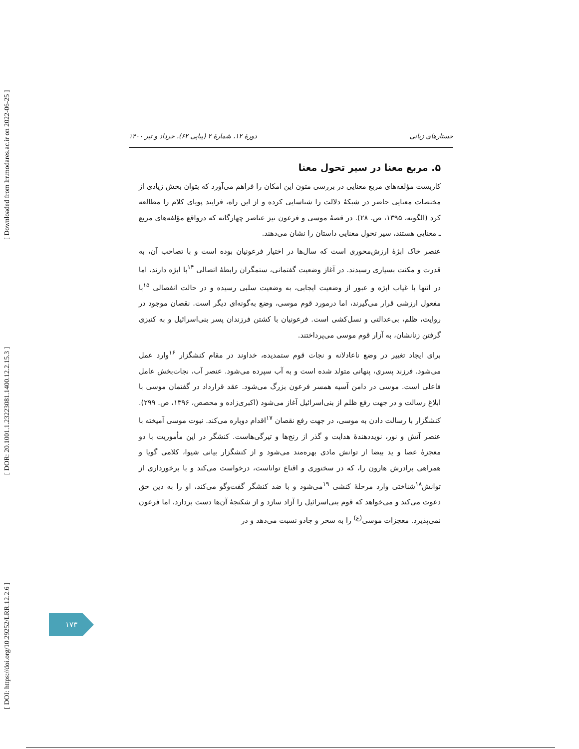[ DOI: https://doi.org/10.29252/LRR.12.2.6 ] [ DOR: 20.1001.1.23223081.1400.12.2.15.3 ] [ Downloaded from lrr.modares.ac.ir on 2022-06-25 ]
جستارهای زبانی دورهٔ ۱۲، شمارهٔ ۲ (پیاپی ۶۲)، خرداد و تیر ۱۴۰۰
۵. مربع معنا در سیر تحول معنا
کاربست مؤلفه‌های مربع معنایی در بررسی متون این امکان را فراهم می‌آورد که بتوان بخش زیادی از مختصات معنایی حاضر در شبکهٔ دلالت را شناسایی کرده و از این راه، فرایند پویای کلام را مطالعه کرد (الگونه، ۱۳۹۵، ص. ۲۸). در قصهٔ موسی و فرعون نیز عناصر چهارگانه که درواقع مؤلفه‌های مربع ـ معنایی هستند، سیر تحول معنایی داستان را نشان می‌دهند.
عنصر خاک ابژهٔ ارزش‌محوری است که سال‌ها در اختیار فرعونیان بوده است و با تصاحب آن، به قدرت و مکنت بسیاری رسیدند. در آغاز وضعیت گفتمانی، ستمگران رابطهٔ اتصالی <sup>۱۴</sup>با ابژه دارند، اما در انتها با غیاب ابژه و عبور از وضعیت ایجابی، به وضعیت سلبی رسیده و در حالت انفصالی <sup>۱۵</sup>با مفعول ارزشی قرار می‌گیرند، اما درمورد قوم موسی، وضع به‌گونه‌ای دیگر است. نقصان موجود در روایت، ظلم، بی‌عدالتی و نسل‌کشی است. فرعونیان با کشتن فرزندان پسر بنی‌اسرائیل و به کنیزی گرفتن زنانشان، به آزار قوم موسی می‌پرداختند.
برای ایجاد تغییر در وضع ناعادلانه و نجات قوم ستمدیده، خداوند در مقام کنشگزار <sup>۱۶</sup>وارد عمل می‌شود. فرزند پسری، پنهانی متولد شده است و به آب سپرده می‌شود. عنصر آب، نجات‌بخش عامل فاعلی است. موسی در دامن آسیه همسر فرعون بزرگ می‌شود. عقد قرارداد در گفتمان موسی با ابلاغ رسالت و در جهت رفع ظلم از بنی‌اسرائیل آغاز می‌شود (اکبری‌زاده و محصص، ۱۳۹۶، ص. ۲۹۹). کنشگزار با رسالت دادن به موسی، در جهت رفع نقصان <sup>۱۷</sup>اقدام دوباره می‌کند. نبوت موسی آمیخته با عنصر آتش و نور، نویددهندهٔ هدایت و گذر از رنج‌ها و تیرگی‌هاست. کنشگر در این مأموریت با دو معجزهٔ عصا و ید بیضا از توانش مادی بهره‌مند می‌شود و از کنشگزار بیانی شیوا، کلامی گویا و همراهی برادرش هارون را، که در سخنوری و اقناع تواناست، درخواست می‌کند و با برخورداری از توانش<sup>۱۸</sup>شناختی وارد مرحلهٔ کنشی <sup>۱۹</sup>می‌شود و با ضد کنشگر گفت‌وگو می‌کند، او را به دین حق دعوت می‌کند و می‌خواهد که قوم بنی‌اسرائیل را آزاد سازد و از شکنجهٔ آن‌ها دست بردارد، اما فرعون نمی‌پذیرد. معجزات موسی<sup>(ع)</sup> را به سحر و جادو نسبت می‌دهد و در
۱۷۳